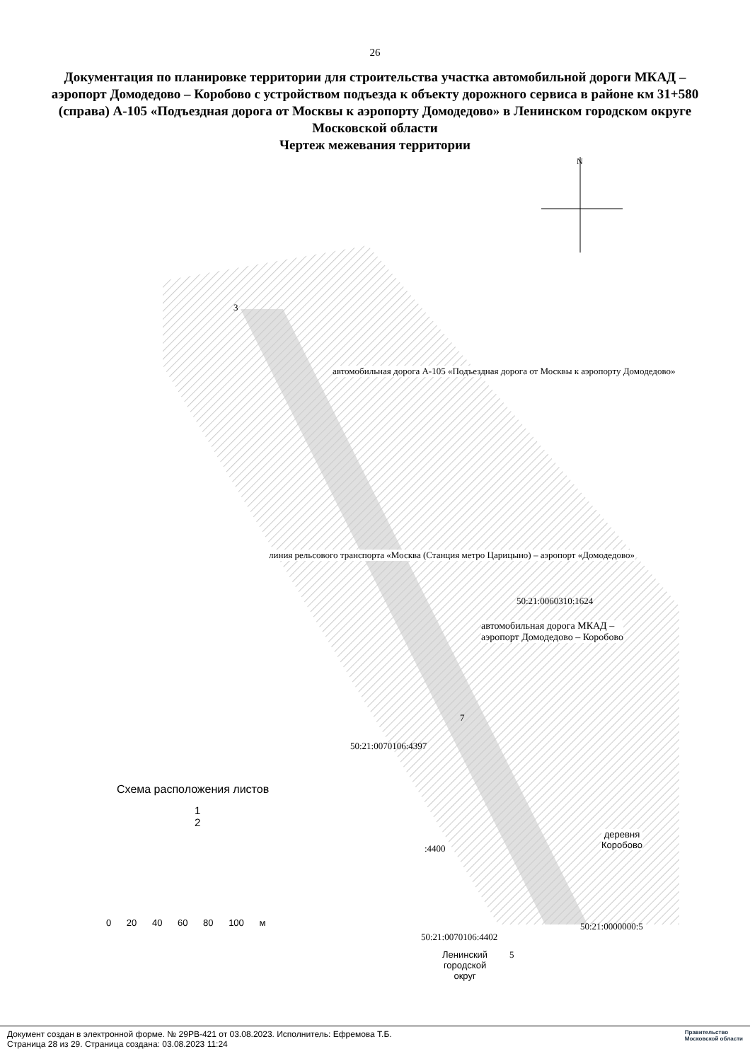26
Документация по планировке территории для строительства участка автомобильной дороги МКАД – аэропорт Домодедово – Коробово с устройством подъезда к объекту дорожного сервиса в районе км 31+580 (справа) А-105 «Подъездная дорога от Москвы к аэропорту Домодедово» в Ленинском городском округе Московской области
Чертеж межевания территории
N
50:21:0060310:1624
автомобильная дорога МКАД –
аэропорт Домодедово – Коробово
50:21:0070106:4397
:4400
50:21:0070106:4402
50:21:0000000:5
деревня
Коробово
Ленинский
городской
округ
автомобильная дорога А-105 «Подъездная дорога от Москвы к аэропорту Домодедово»
линия рельсового транспорта «Москва (Станция метро Царицыно) – аэропорт «Домодедово»
3
7
5
Схема расположения листов
1
2
0 20 40 60 80 100 м
Документ создан в электронной форме. № 29РВ-421 от 03.08.2023. Исполнитель: Ефремова Т.Б.
Страница 28 из 29. Страница создана: 03.08.2023 11:24
Правительство
Московской области